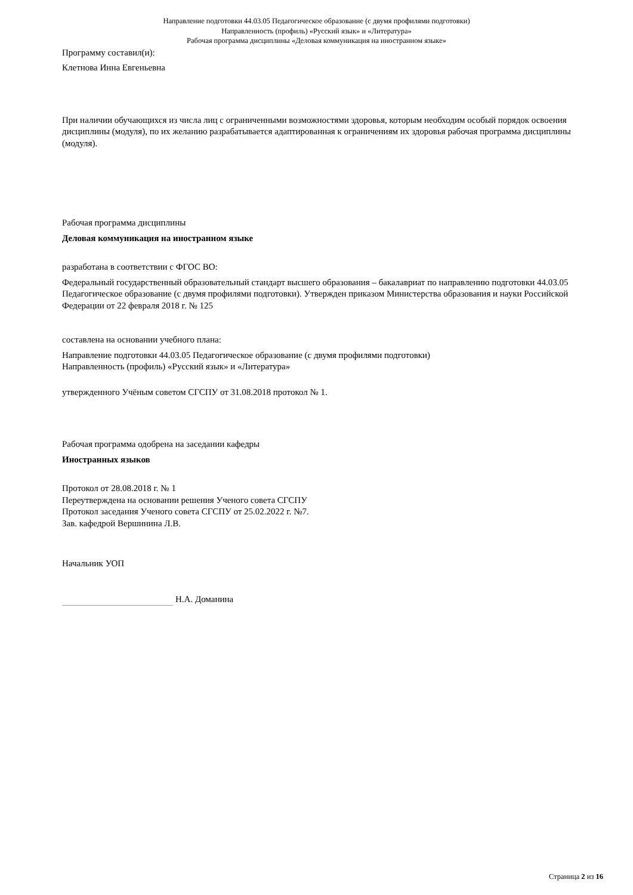Направление подготовки 44.03.05 Педагогическое образование (с двумя профилями подготовки)
Направленность (профиль) «Русский язык» и «Литература»
Рабочая программа дисциплины «Деловая коммуникация на иностранном языке»
Программу составил(и):
Клетнова Инна Евгеньевна
При наличии обучающихся из числа лиц с ограниченными возможностями здоровья, которым необходим особый порядок освоения дисциплины (модуля), по их желанию разрабатывается адаптированная к ограничениям их здоровья рабочая программа дисциплины (модуля).
Рабочая программа дисциплины
Деловая коммуникация на иностранном языке
разработана в соответствии с ФГОС ВО:
Федеральный государственный образовательный стандарт высшего образования – бакалавриат по направлению подготовки 44.03.05 Педагогическое образование (с двумя профилями подготовки). Утвержден приказом Министерства образования и науки Российской Федерации от 22 февраля 2018 г. № 125
составлена на основании учебного плана:
Направление подготовки 44.03.05 Педагогическое образование (с двумя профилями подготовки)
Направленность (профиль) «Русский язык» и «Литература»
утвержденного Учёным советом СГСПУ от 31.08.2018 протокол № 1.
Рабочая программа одобрена на заседании кафедры
Иностранных языков
Протокол от 28.08.2018 г. № 1
Переутверждена на основании решения Ученого совета СГСПУ
Протокол заседания Ученого совета СГСПУ от 25.02.2022 г. №7.
Зав. кафедрой Вершинина Л.В.
Начальник УОП
Н.А. Доманина
Страница 2 из 16